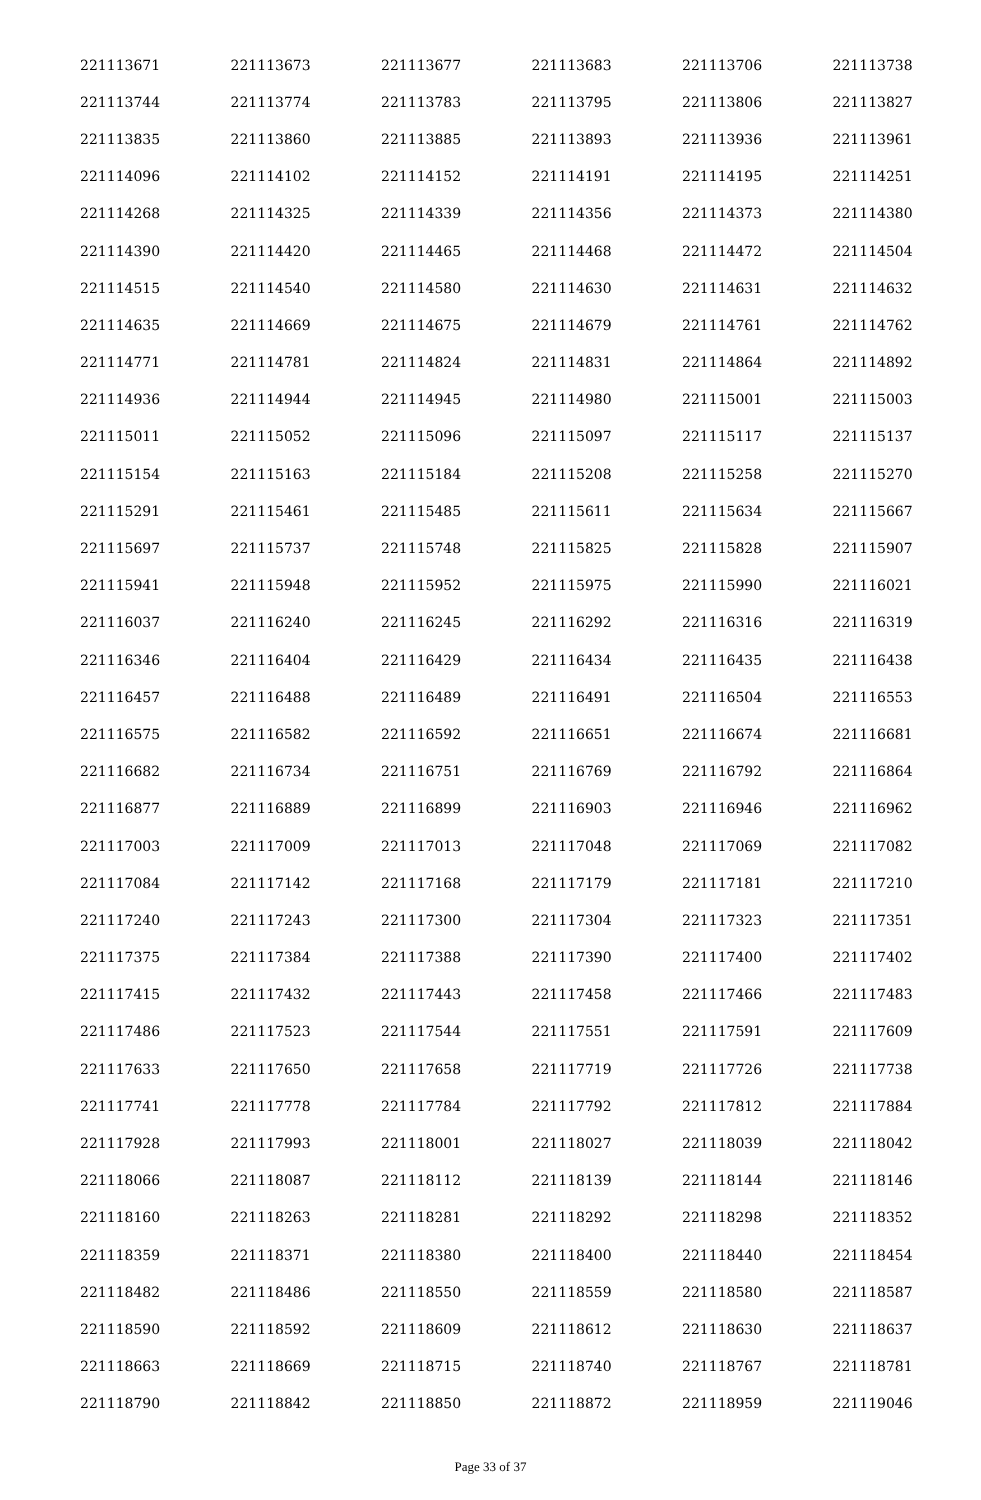| 221113671 | 221113673 | 221113677 | 221113683 | 221113706 | 221113738 |
| 221113744 | 221113774 | 221113783 | 221113795 | 221113806 | 221113827 |
| 221113835 | 221113860 | 221113885 | 221113893 | 221113936 | 221113961 |
| 221114096 | 221114102 | 221114152 | 221114191 | 221114195 | 221114251 |
| 221114268 | 221114325 | 221114339 | 221114356 | 221114373 | 221114380 |
| 221114390 | 221114420 | 221114465 | 221114468 | 221114472 | 221114504 |
| 221114515 | 221114540 | 221114580 | 221114630 | 221114631 | 221114632 |
| 221114635 | 221114669 | 221114675 | 221114679 | 221114761 | 221114762 |
| 221114771 | 221114781 | 221114824 | 221114831 | 221114864 | 221114892 |
| 221114936 | 221114944 | 221114945 | 221114980 | 221115001 | 221115003 |
| 221115011 | 221115052 | 221115096 | 221115097 | 221115117 | 221115137 |
| 221115154 | 221115163 | 221115184 | 221115208 | 221115258 | 221115270 |
| 221115291 | 221115461 | 221115485 | 221115611 | 221115634 | 221115667 |
| 221115697 | 221115737 | 221115748 | 221115825 | 221115828 | 221115907 |
| 221115941 | 221115948 | 221115952 | 221115975 | 221115990 | 221116021 |
| 221116037 | 221116240 | 221116245 | 221116292 | 221116316 | 221116319 |
| 221116346 | 221116404 | 221116429 | 221116434 | 221116435 | 221116438 |
| 221116457 | 221116488 | 221116489 | 221116491 | 221116504 | 221116553 |
| 221116575 | 221116582 | 221116592 | 221116651 | 221116674 | 221116681 |
| 221116682 | 221116734 | 221116751 | 221116769 | 221116792 | 221116864 |
| 221116877 | 221116889 | 221116899 | 221116903 | 221116946 | 221116962 |
| 221117003 | 221117009 | 221117013 | 221117048 | 221117069 | 221117082 |
| 221117084 | 221117142 | 221117168 | 221117179 | 221117181 | 221117210 |
| 221117240 | 221117243 | 221117300 | 221117304 | 221117323 | 221117351 |
| 221117375 | 221117384 | 221117388 | 221117390 | 221117400 | 221117402 |
| 221117415 | 221117432 | 221117443 | 221117458 | 221117466 | 221117483 |
| 221117486 | 221117523 | 221117544 | 221117551 | 221117591 | 221117609 |
| 221117633 | 221117650 | 221117658 | 221117719 | 221117726 | 221117738 |
| 221117741 | 221117778 | 221117784 | 221117792 | 221117812 | 221117884 |
| 221117928 | 221117993 | 221118001 | 221118027 | 221118039 | 221118042 |
| 221118066 | 221118087 | 221118112 | 221118139 | 221118144 | 221118146 |
| 221118160 | 221118263 | 221118281 | 221118292 | 221118298 | 221118352 |
| 221118359 | 221118371 | 221118380 | 221118400 | 221118440 | 221118454 |
| 221118482 | 221118486 | 221118550 | 221118559 | 221118580 | 221118587 |
| 221118590 | 221118592 | 221118609 | 221118612 | 221118630 | 221118637 |
| 221118663 | 221118669 | 221118715 | 221118740 | 221118767 | 221118781 |
| 221118790 | 221118842 | 221118850 | 221118872 | 221118959 | 221119046 |
Page 33 of 37